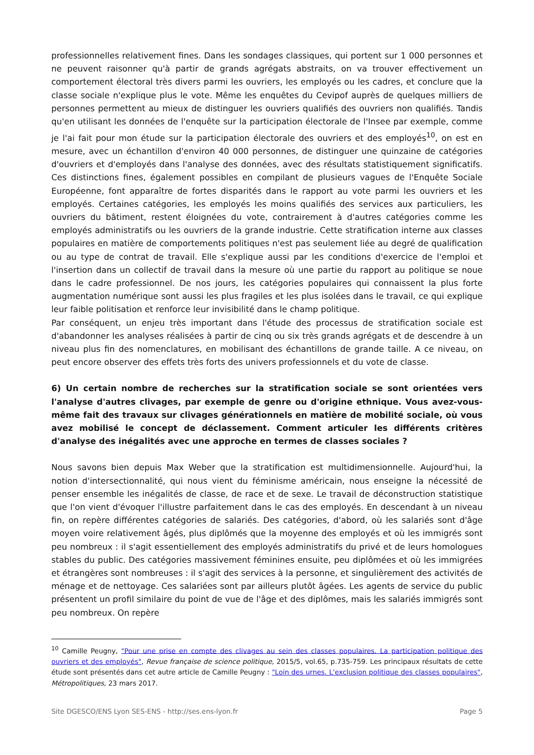professionnelles relativement fines. Dans les sondages classiques, qui portent sur 1 000 personnes et ne peuvent raisonner qu'à partir de grands agrégats abstraits, on va trouver effectivement un comportement électoral très divers parmi les ouvriers, les employés ou les cadres, et conclure que la classe sociale n'explique plus le vote. Même les enquêtes du Cevipof auprès de quelques milliers de personnes permettent au mieux de distinguer les ouvriers qualifiés des ouvriers non qualifiés. Tandis qu'en utilisant les données de l'enquête sur la participation électorale de l'Insee par exemple, comme je l'ai fait pour mon étude sur la participation électorale des ouvriers et des employés<sup>10</sup>, on est en mesure, avec un échantillon d'environ 40 000 personnes, de distinguer une quinzaine de catégories d'ouvriers et d'employés dans l'analyse des données, avec des résultats statistiquement significatifs. Ces distinctions fines, également possibles en compilant de plusieurs vagues de l'Enquête Sociale Européenne, font apparaître de fortes disparités dans le rapport au vote parmi les ouvriers et les employés. Certaines catégories, les employés les moins qualifiés des services aux particuliers, les ouvriers du bâtiment, restent éloignées du vote, contrairement à d'autres catégories comme les employés administratifs ou les ouvriers de la grande industrie. Cette stratification interne aux classes populaires en matière de comportements politiques n'est pas seulement liée au degré de qualification ou au type de contrat de travail. Elle s'explique aussi par les conditions d'exercice de l'emploi et l'insertion dans un collectif de travail dans la mesure où une partie du rapport au politique se noue dans le cadre professionnel. De nos jours, les catégories populaires qui connaissent la plus forte augmentation numérique sont aussi les plus fragiles et les plus isolées dans le travail, ce qui explique leur faible politisation et renforce leur invisibilité dans le champ politique.
Par conséquent, un enjeu très important dans l'étude des processus de stratification sociale est d'abandonner les analyses réalisées à partir de cinq ou six très grands agrégats et de descendre à un niveau plus fin des nomenclatures, en mobilisant des échantillons de grande taille. A ce niveau, on peut encore observer des effets très forts des univers professionnels et du vote de classe.
6) Un certain nombre de recherches sur la stratification sociale se sont orientées vers l'analyse d'autres clivages, par exemple de genre ou d'origine ethnique. Vous avez-vous-même fait des travaux sur clivages générationnels en matière de mobilité sociale, où vous avez mobilisé le concept de déclassement. Comment articuler les différents critères d'analyse des inégalités avec une approche en termes de classes sociales ?
Nous savons bien depuis Max Weber que la stratification est multidimensionnelle. Aujourd'hui, la notion d'intersectionnalité, qui nous vient du féminisme américain, nous enseigne la nécessité de penser ensemble les inégalités de classe, de race et de sexe. Le travail de déconstruction statistique que l'on vient d'évoquer l'illustre parfaitement dans le cas des employés. En descendant à un niveau fin, on repère différentes catégories de salariés. Des catégories, d'abord, où les salariés sont d'âge moyen voire relativement âgés, plus diplômés que la moyenne des employés et où les immigrés sont peu nombreux : il s'agit essentiellement des employés administratifs du privé et de leurs homologues stables du public. Des catégories massivement féminines ensuite, peu diplômées et où les immigrées et étrangères sont nombreuses : il s'agit des services à la personne, et singulièrement des activités de ménage et de nettoyage. Ces salariées sont par ailleurs plutôt âgées. Les agents de service du public présentent un profil similaire du point de vue de l'âge et des diplômes, mais les salariés immigrés sont peu nombreux. On repère
<sup>10</sup> Camille Peugny, "Pour une prise en compte des clivages au sein des classes populaires. La participation politique des ouvriers et des employés", Revue française de science politique, 2015/5, vol.65, p.735-759. Les principaux résultats de cette étude sont présentés dans cet autre article de Camille Peugny : "Loin des urnes. L'exclusion politique des classes populaires", Métropolitiques, 23 mars 2017.
Site DGESCO/ENS Lyon SES-ENS - http://ses.ens-lyon.fr Page 5